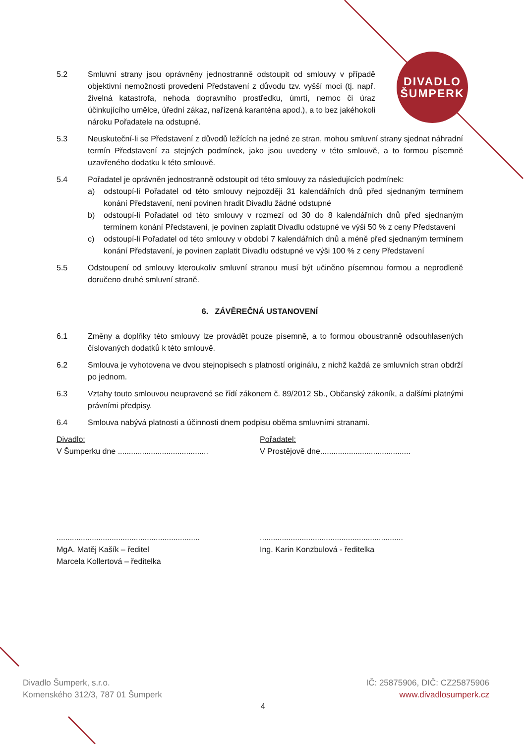DIVADLO
ŠUMPERK
5.2 Smluvní strany jsou oprávněny jednostranně odstoupit od smlouvy v případě objektivní nemožnosti provedení Představení z důvodu tzv. vyšší moci (tj. např. živelná katastrofa, nehoda dopravního prostředku, úmrtí, nemoc či úraz účinkujícího umělce, úřední zákaz, nařízená karanténa apod.), a to bez jakéhokoli nároku Pořadatele na odstupné.
5.3 Neuskuteční-li se Představení z důvodů ležících na jedné ze stran, mohou smluvní strany sjednat náhradní termín Představení za stejných podmínek, jako jsou uvedeny v této smlouvě, a to formou písemně uzavřeného dodatku k této smlouvě.
5.4 Pořadatel je oprávněn jednostranně odstoupit od této smlouvy za následujících podmínek:
a) odstoupí-li Pořadatel od této smlouvy nejpozději 31 kalendářních dnů před sjednaným termínem konání Představení, není povinen hradit Divadlu žádné odstupné
b) odstoupí-li Pořadatel od této smlouvy v rozmezí od 30 do 8 kalendářních dnů před sjednaným termínem konání Představení, je povinen zaplatit Divadlu odstupné ve výši 50 % z ceny Představení
c) odstoupí-li Pořadatel od této smlouvy v období 7 kalendářních dnů a méně před sjednaným termínem konání Představení, je povinen zaplatit Divadlu odstupné ve výši 100 % z ceny Představení
5.5 Odstoupení od smlouvy kteroukoliv smluvní stranou musí být učiněno písemnou formou a neprodleně doručeno druhé smluvní straně.
6. ZÁVĚREČNÁ USTANOVENÍ
6.1 Změny a doplňky této smlouvy lze provádět pouze písemně, a to formou oboustranně odsouhlasených číslovaných dodatků k této smlouvě.
6.2 Smlouva je vyhotovena ve dvou stejnopisech s platností originálu, z nichž každá ze smluvních stran obdrží po jednom.
6.3 Vztahy touto smlouvou neupravené se řídí zákonem č. 89/2012 Sb., Občanský zákoník, a dalšími platnými právními předpisy.
6.4 Smlouva nabývá platnosti a účinnosti dnem podpisu oběma smluvními stranami.
Divadlo:
V Šumperku dne .........................................
Pořadatel:
V Prostějově dne.........................................
.................................................................
MgA. Matěj Kašík – ředitel
Marcela Kollertová – ředitelka
.................................................................
Ing. Karin Konzbulová - ředitelka
Divadlo Šumperk, s.r.o.
Komenského 312/3, 787 01 Šumperk
IČ: 25875906, DIČ: CZ25875906
www.divadlosumperk.cz
4